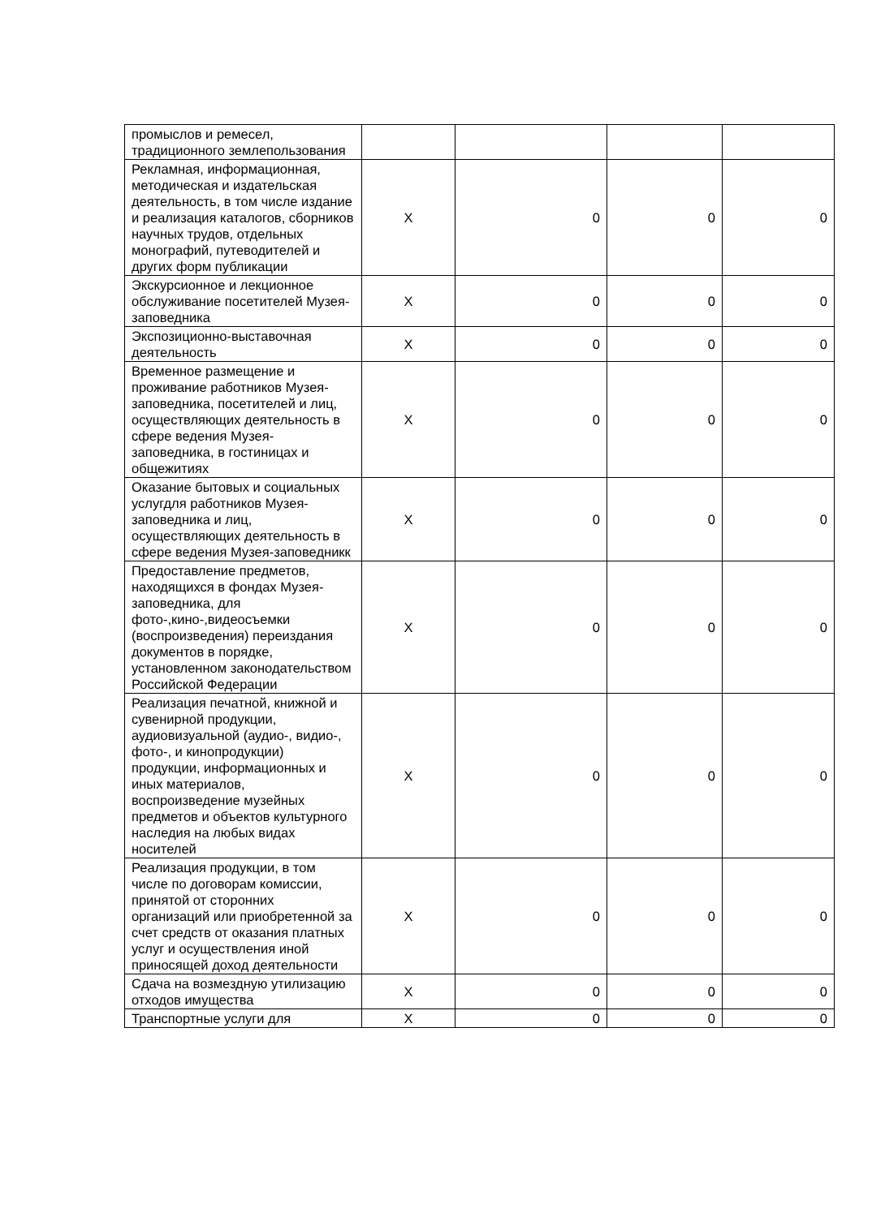| промыслов и ремесел, традиционного землепользования | | | | |
| Рекламная, информационная, методическая и издательская деятельность, в том числе издание и реализация каталогов, сборников научных трудов, отдельных монографий, путеводителей и других форм публикации | X | 0 | 0 | 0 |
| Экскурсионное и лекционное обслуживание посетителей Музея-заповедника | X | 0 | 0 | 0 |
| Экспозиционно-выставочная деятельность | X | 0 | 0 | 0 |
| Временное размещение и проживание работников Музея-заповедника, посетителей и лиц, осуществляющих деятельность в сфере ведения Музея-заповедника, в гостиницах и общежитиях | X | 0 | 0 | 0 |
| Оказание бытовых и социальных услугдля работников Музея-заповедника и лиц, осуществляющих деятельность в сфере ведения Музея-заповедникк | X | 0 | 0 | 0 |
| Предоставление предметов, находящихся в фондах Музея-заповедника, для фото-,кино-,видеосъемки (воспроизведения) переиздания документов в порядке, установленном законодательством Российской Федерации | X | 0 | 0 | 0 |
| Реализация печатной, книжной и сувенирной продукции, аудиовизуальной (аудио-, видио-, фото-, и кинопродукции) продукции, информационных и иных материалов, воспроизведение музейных предметов и объектов культурного наследия на любых видах носителей | X | 0 | 0 | 0 |
| Реализация продукции, в том числе по договорам комиссии, принятой от сторонних организаций или приобретенной за счет средств от оказания платных услуг и осуществления иной приносящей доход деятельности | X | 0 | 0 | 0 |
| Сдача на возмездную утилизацию отходов имущества | X | 0 | 0 | 0 |
| Транспортные услуги для | X | 0 | 0 | 0 |